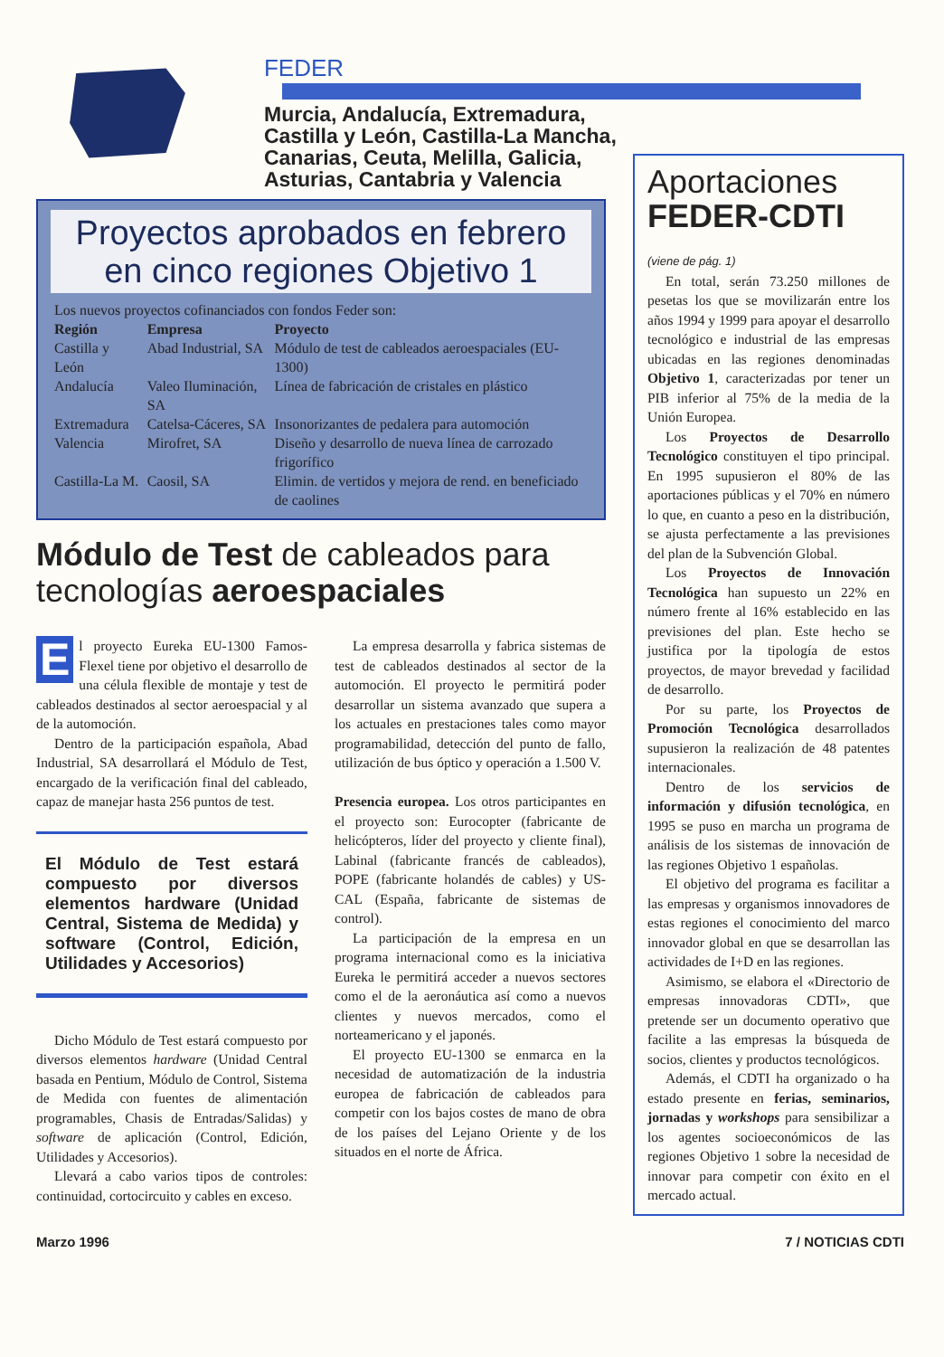FEDER
Murcia, Andalucía, Extremadura,
Castilla y León, Castilla-La Mancha,
Canarias, Ceuta, Melilla, Galicia,
Asturias, Cantabria y Valencia
Proyectos aprobados en febrero en cinco regiones Objetivo 1
| Los nuevos proyectos cofinanciados con fondos Feder son: | | |
| Región | Empresa | Proyecto |
| Castilla y León | Abad Industrial, SA | Módulo de test de cableados aeroespaciales (EU-1300) |
| Andalucía | Valeo Iluminación, SA | Línea de fabricación de cristales en plástico |
| Extremadura | Catelsa-Cáceres, SA | Insonorizantes de pedalera para automoción |
| Valencia | Mirofret, SA | Diseño y desarrollo de nueva línea de carrozado frigorífico |
| Castilla-La M. | Caosil, SA | Elimin. de vertidos y mejora de rend. en beneficiado de caolines |
Módulo de Test de cableados para tecnologías aeroespaciales
El proyecto Eureka EU-1300 Famos-Flexel tiene por objetivo el desarrollo de una célula flexible de montaje y test de cableados destinados al sector aeroespacial y al de la automoción.
Dentro de la participación española, Abad Industrial, SA desarrollará el Módulo de Test, encargado de la verificación final del cableado, capaz de manejar hasta 256 puntos de test.
El Módulo de Test estará compuesto por diversos elementos hardware (Unidad Central, Sistema de Medida) y software (Control, Edición, Utilidades y Accesorios)
Dicho Módulo de Test estará compuesto por diversos elementos hardware (Unidad Central basada en Pentium, Módulo de Control, Sistema de Medida con fuentes de alimentación programables, Chasis de Entradas/Salidas) y software de aplicación (Control, Edición, Utilidades y Accesorios).
Llevará a cabo varios tipos de controles: continuidad, cortocircuito y cables en exceso.
La empresa desarrolla y fabrica sistemas de test de cableados destinados al sector de la automoción. El proyecto le permitirá poder desarrollar un sistema avanzado que supera a los actuales en prestaciones tales como mayor programabilidad, detección del punto de fallo, utilización de bus óptico y operación a 1.500 V.
Presencia europea. Los otros participantes en el proyecto son: Eurocopter (fabricante de helicópteros, líder del proyecto y cliente final), Labinal (fabricante francés de cableados), POPE (fabricante holandés de cables) y US-CAL (España, fabricante de sistemas de control).
La participación de la empresa en un programa internacional como es la iniciativa Eureka le permitirá acceder a nuevos sectores como el de la aeronáutica así como a nuevos clientes y nuevos mercados, como el norteamericano y el japonés.
El proyecto EU-1300 se enmarca en la necesidad de automatización de la industria europea de fabricación de cableados para competir con los bajos costes de mano de obra de los países del Lejano Oriente y de los situados en el norte de África.
Aportaciones
FEDER-CDTI
(viene de pág. 1)
En total, serán 73.250 millones de pesetas los que se movilizarán entre los años 1994 y 1999 para apoyar el desarrollo tecnológico e industrial de las empresas ubicadas en las regiones denominadas Objetivo 1, caracterizadas por tener un PIB inferior al 75% de la media de la Unión Europea.
Los Proyectos de Desarrollo Tecnológico constituyen el tipo principal. En 1995 supusieron el 80% de las aportaciones públicas y el 70% en número lo que, en cuanto a peso en la distribución, se ajusta perfectamente a las previsiones del plan de la Subvención Global.
Los Proyectos de Innovación Tecnológica han supuesto un 22% en número frente al 16% establecido en las previsiones del plan. Este hecho se justifica por la tipología de estos proyectos, de mayor brevedad y facilidad de desarrollo.
Por su parte, los Proyectos de Promoción Tecnológica desarrollados supusieron la realización de 48 patentes internacionales.
Dentro de los servicios de información y difusión tecnológica, en 1995 se puso en marcha un programa de análisis de los sistemas de innovación de las regiones Objetivo 1 españolas.
El objetivo del programa es facilitar a las empresas y organismos innovadores de estas regiones el conocimiento del marco innovador global en que se desarrollan las actividades de I+D en las regiones.
Asimismo, se elabora el «Directorio de empresas innovadoras CDTI», que pretende ser un documento operativo que facilite a las empresas la búsqueda de socios, clientes y productos tecnológicos.
Además, el CDTI ha organizado o ha estado presente en ferias, seminarios, jornadas y workshops para sensibilizar a los agentes socioeconómicos de las regiones Objetivo 1 sobre la necesidad de innovar para competir con éxito en el mercado actual.
Marzo 1996 7 / NOTICIAS CDTI